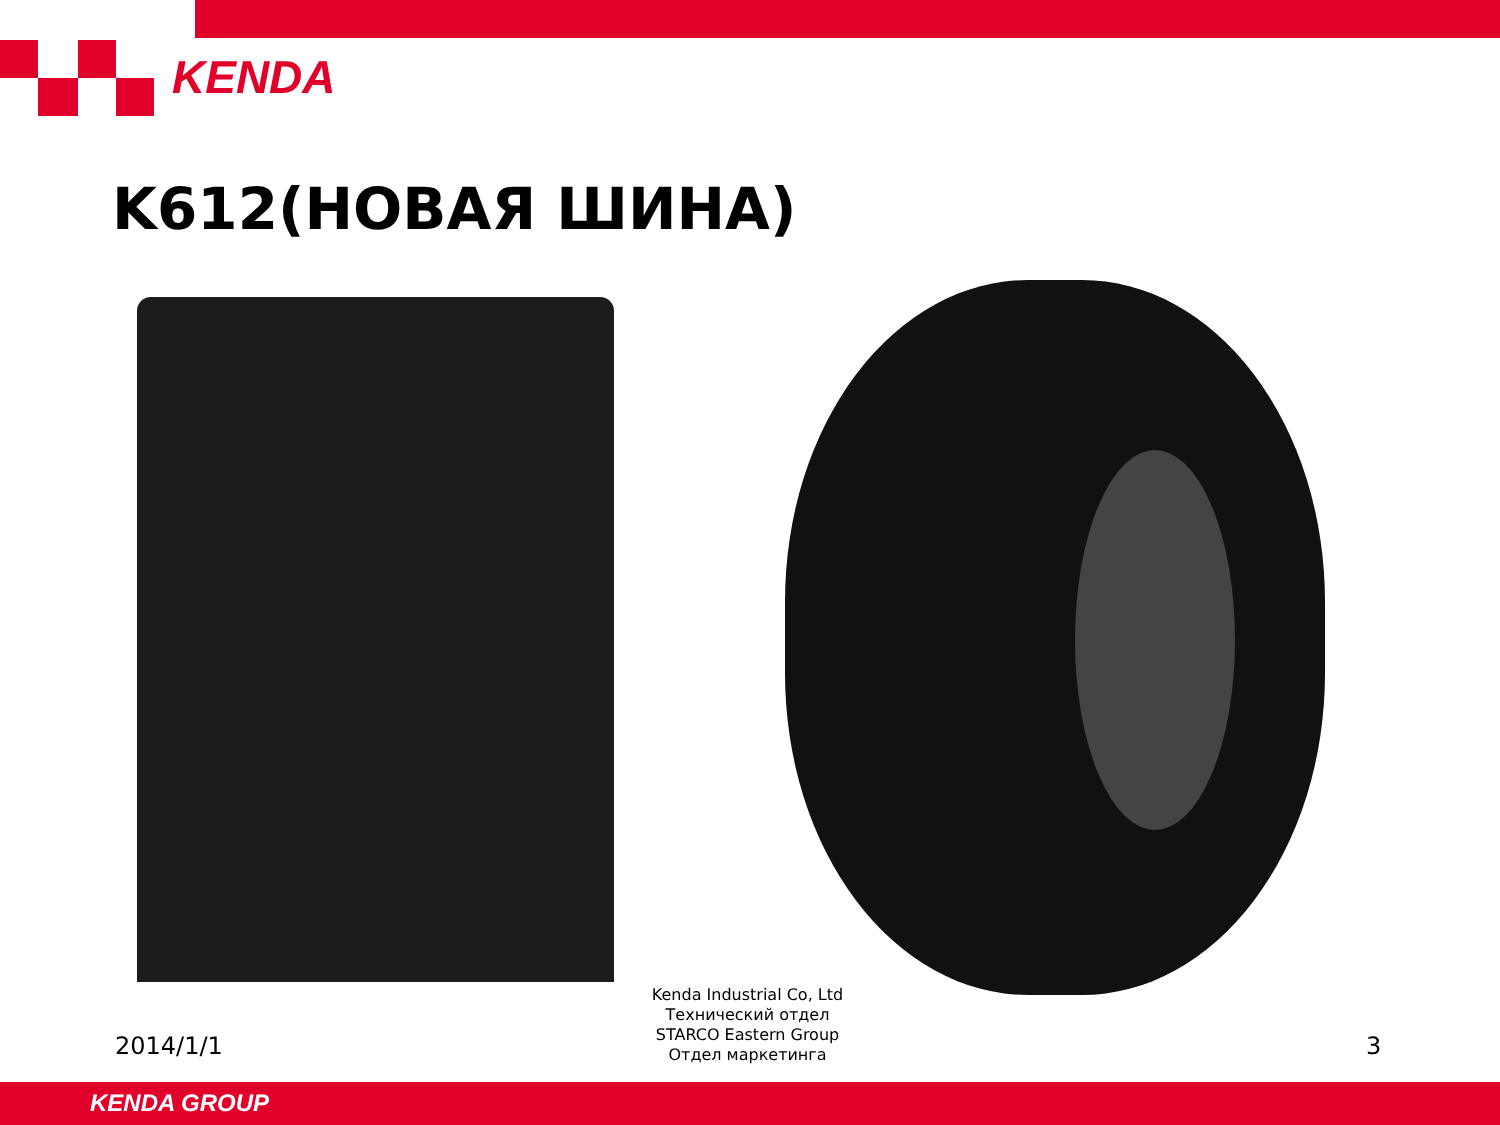KENDA
K612(НОВАЯ ШИНА)
Kenda Industrial Co, Ltd
Технический отдел
STARCO Eastern Group
Отдел маркетинга
2014/1/1 3
KENDA GROUP